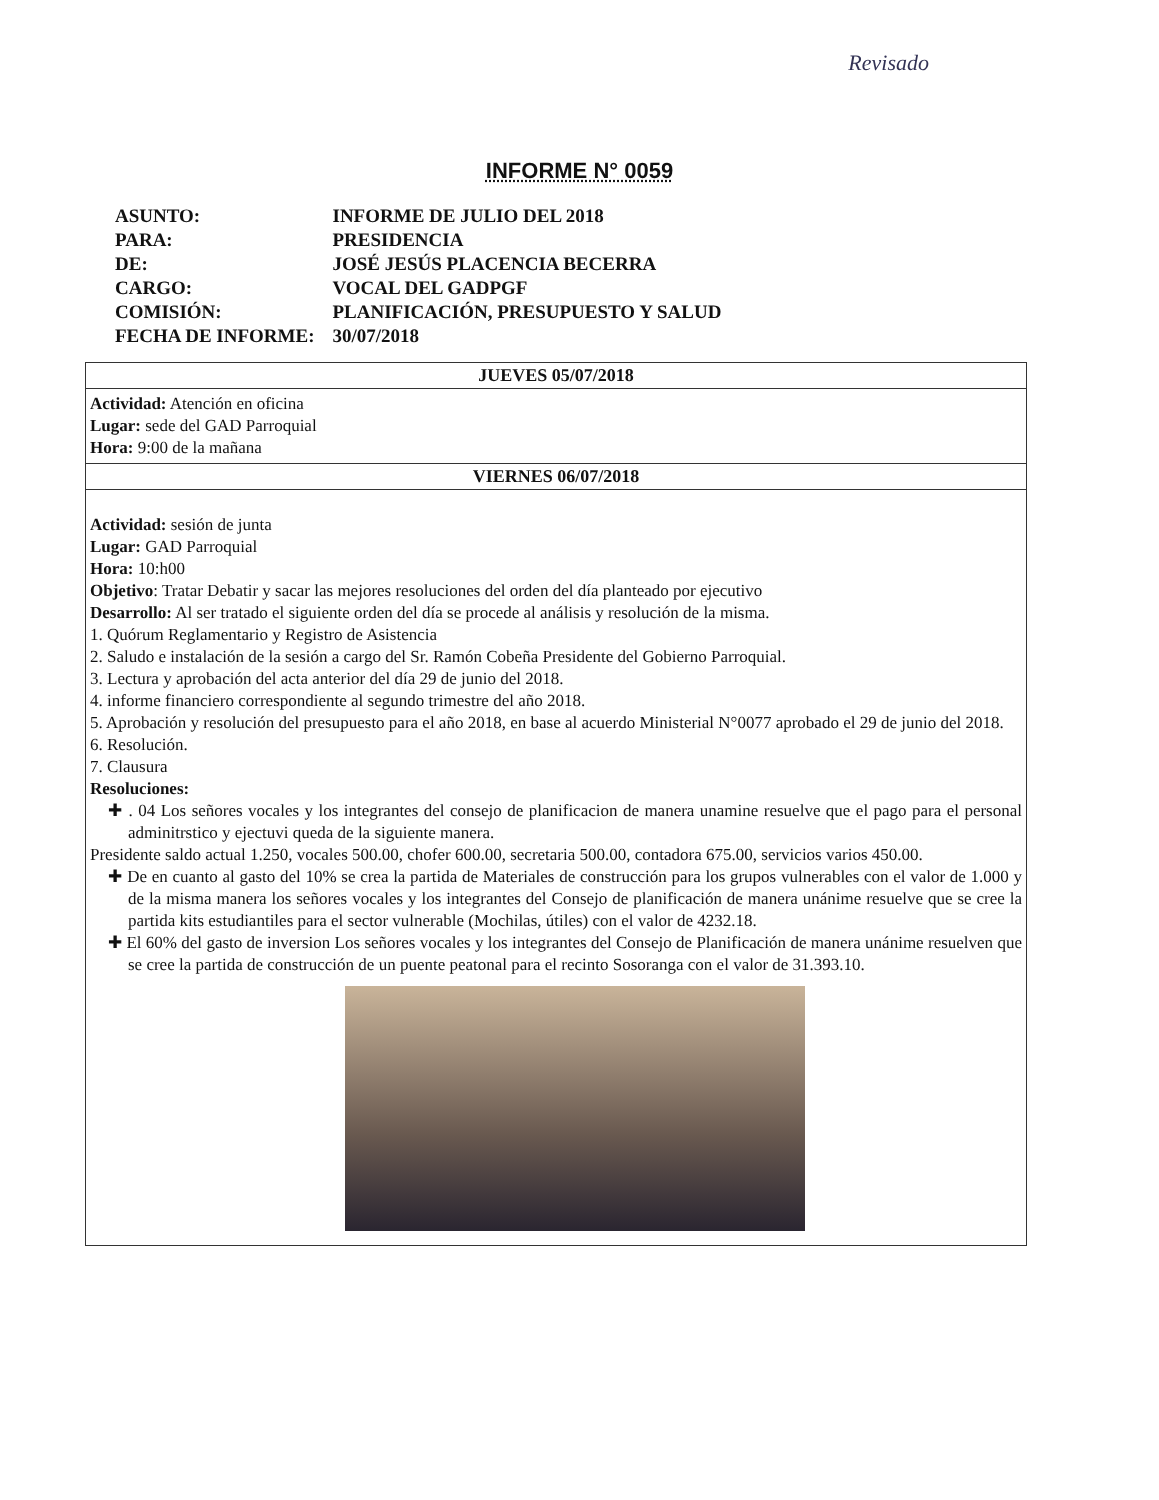Revisado
INFORME N° 0059
| ASUNTO: | INFORME DE JULIO DEL 2018 |
| PARA: | PRESIDENCIA |
| DE: | JOSÉ JESÚS PLACENCIA BECERRA |
| CARGO: | VOCAL DEL GADPGF |
| COMISIÓN: | PLANIFICACIÓN, PRESUPUESTO Y SALUD |
| FECHA DE INFORME: | 30/07/2018 |
JUEVES 05/07/2018
Actividad: Atención en oficina
Lugar: sede del GAD Parroquial
Hora: 9:00 de la mañana
VIERNES 06/07/2018
Actividad: sesión de junta
Lugar: GAD Parroquial
Hora: 10:h00
Objetivo: Tratar Debatir y sacar las mejores resoluciones del orden del día planteado por ejecutivo
Desarrollo: Al ser tratado el siguiente orden del día se procede al análisis y resolución de la misma.
1. Quórum Reglamentario y Registro de Asistencia
2. Saludo e instalación de la sesión a cargo del Sr. Ramón Cobeña Presidente del Gobierno Parroquial.
3. Lectura y aprobación del acta anterior del día 29 de junio del 2018.
4. informe financiero correspondiente al segundo trimestre del año 2018.
5. Aprobación y resolución del presupuesto para el año 2018, en base al acuerdo Ministerial N°0077 aprobado el 29 de junio del 2018.
6. Resolución.
7. Clausura
Resoluciones:
✚ . 04 Los señores vocales y los integrantes del consejo de planificacion de manera unamine resuelve que el pago para el personal adminitrstico y ejectuvi queda de la siguiente manera.
Presidente saldo actual 1.250, vocales 500.00, chofer 600.00, secretaria 500.00, contadora 675.00, servicios varios 450.00.
✚ De en cuanto al gasto del 10% se crea la partida de Materiales de construcción para los grupos vulnerables con el valor de 1.000 y de la misma manera los señores vocales y los integrantes del Consejo de planificación de manera unánime resuelve que se cree la partida kits estudiantiles para el sector vulnerable (Mochilas, útiles) con el valor de 4232.18.
✚ El 60% del gasto de inversion Los señores vocales y los integrantes del Consejo de Planificación de manera unánime resuelven que se cree la partida de construcción de un puente peatonal para el recinto Sosoranga con el valor de 31.393.10.